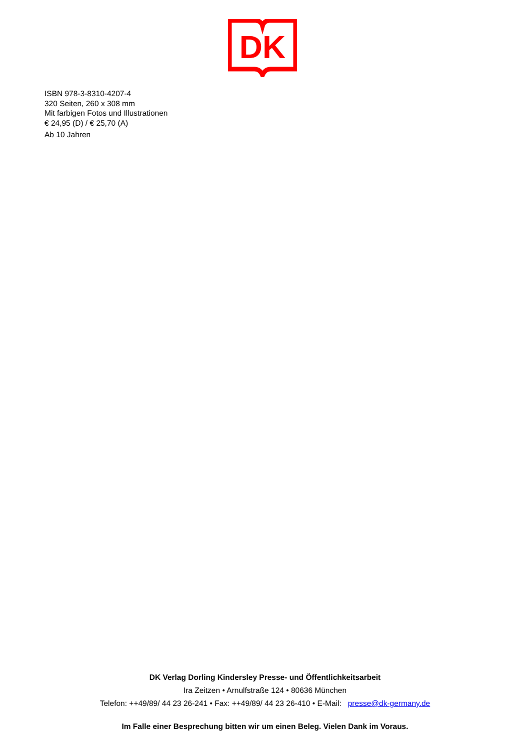DK
ISBN 978-3-8310-4207-4
320 Seiten, 260 x 308 mm
Mit farbigen Fotos und Illustrationen
€ 24,95 (D) / € 25,70 (A)
Ab 10 Jahren
DK Verlag Dorling Kindersley Presse- und Öffentlichkeitsarbeit
Ira Zeitzen • Arnulfstraße 124 • 80636 München
Telefon: ++49/89/ 44 23 26-241 • Fax: ++49/89/ 44 23 26-410 • E-Mail: presse@dk-germany.de
Im Falle einer Besprechung bitten wir um einen Beleg. Vielen Dank im Voraus.